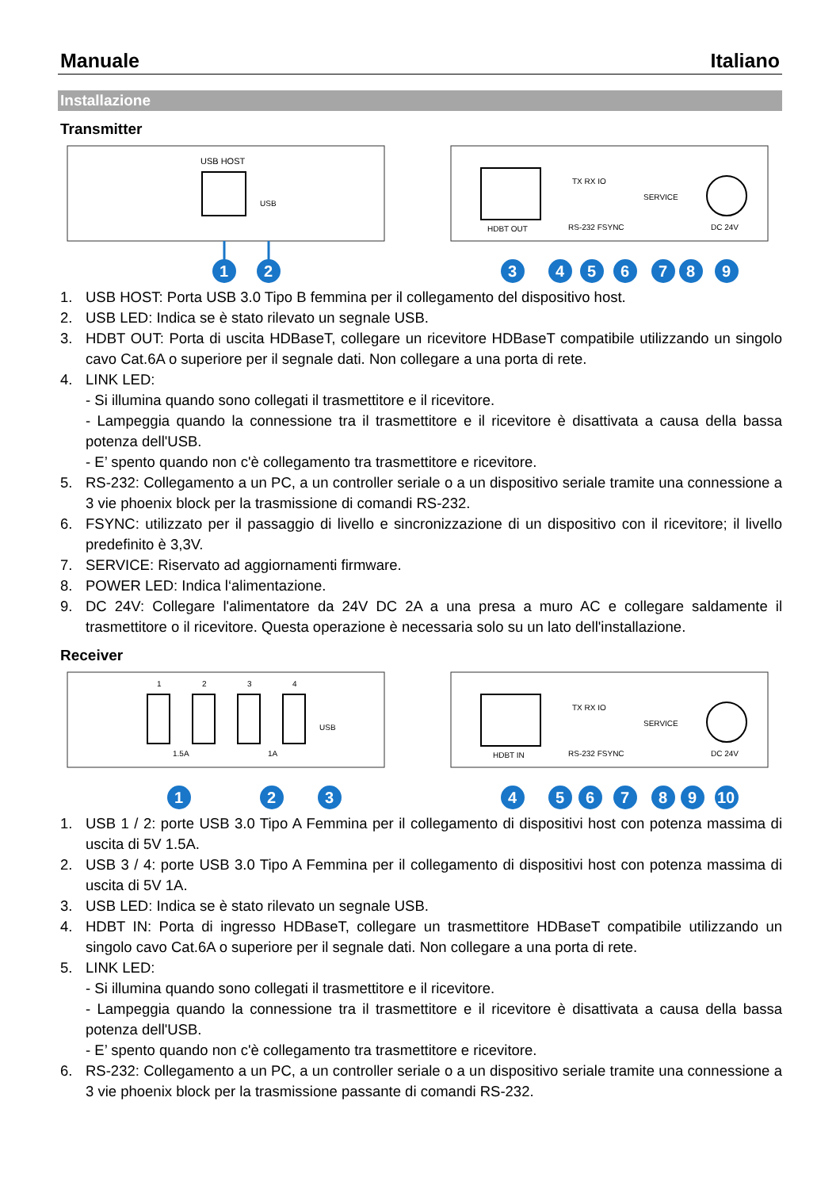Manuale Italiano
Installazione
Transmitter
USB HOST
USB
1
2
HDBT OUT
TX RX IO
RS-232 FSYNC
SERVICE
DC 24V
3
4
5
6
7
8
9
1. USB HOST: Porta USB 3.0 Tipo B femmina per il collegamento del dispositivo host.
2. USB LED: Indica se è stato rilevato un segnale USB.
3. HDBT OUT: Porta di uscita HDBaseT, collegare un ricevitore HDBaseT compatibile utilizzando un singolo cavo Cat.6A o superiore per il segnale dati. Non collegare a una porta di rete.
4. LINK LED:
- Si illumina quando sono collegati il trasmettitore e il ricevitore.
- Lampeggia quando la connessione tra il trasmettitore e il ricevitore è disattivata a causa della bassa potenza dell'USB.
- E’ spento quando non c'è collegamento tra trasmettitore e ricevitore.
5. RS-232: Collegamento a un PC, a un controller seriale o a un dispositivo seriale tramite una connessione a 3 vie phoenix block per la trasmissione di comandi RS-232.
6. FSYNC: utilizzato per il passaggio di livello e sincronizzazione di un dispositivo con il ricevitore; il livello predefinito è 3,3V.
7. SERVICE: Riservato ad aggiornamenti firmware.
8. POWER LED: Indica l‘alimentazione.
9. DC 24V: Collegare l'alimentatore da 24V DC 2A a una presa a muro AC e collegare saldamente il trasmettitore o il ricevitore. Questa operazione è necessaria solo su un lato dell'installazione.
Receiver
1
2
3
4
USB
1.5A
1A
1
2
3
HDBT IN
TX RX IO
RS-232 FSYNC
SERVICE
DC 24V
4
5
6
7
8
9
10
1. USB 1 / 2: porte USB 3.0 Tipo A Femmina per il collegamento di dispositivi host con potenza massima di uscita di 5V 1.5A.
2. USB 3 / 4: porte USB 3.0 Tipo A Femmina per il collegamento di dispositivi host con potenza massima di uscita di 5V 1A.
3. USB LED: Indica se è stato rilevato un segnale USB.
4. HDBT IN: Porta di ingresso HDBaseT, collegare un trasmettitore HDBaseT compatibile utilizzando un singolo cavo Cat.6A o superiore per il segnale dati. Non collegare a una porta di rete.
5. LINK LED:
- Si illumina quando sono collegati il trasmettitore e il ricevitore.
- Lampeggia quando la connessione tra il trasmettitore e il ricevitore è disattivata a causa della bassa potenza dell'USB.
- E’ spento quando non c'è collegamento tra trasmettitore e ricevitore.
6. RS-232: Collegamento a un PC, a un controller seriale o a un dispositivo seriale tramite una connessione a 3 vie phoenix block per la trasmissione passante di comandi RS-232.